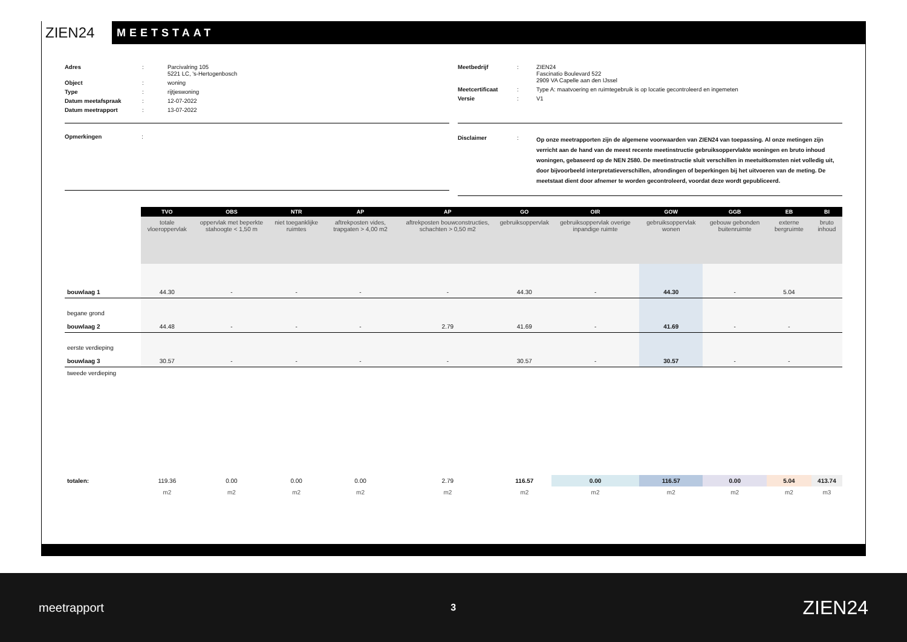ZIEN24
MEETSTAAT
| Adres | : | Parcivalring 105 5221 LC, 's-Hertogenbosch |
| Object | : | woning |
| Type | : | rijtjeswoning |
| Datum meetafspraak | : | 12-07-2022 |
| Datum meetrapport | : | 13-07-2022 |
| Meetbedrijf | : | ZIEN24 Fascinatio Boulevard 522 2909 VA Capelle aan den IJssel |
| Meetcertificaat | : | Type A: maatvoering en ruimtegebruik is op locatie gecontroleerd en ingemeten |
| Versie | : | V1 |
Opmerkingen :
| Disclaimer | : | Op onze meetrapporten zijn de algemene voorwaarden van ZIEN24 van toepassing. Al onze metingen zijn verricht aan de hand van de meest recente meetinstructie gebruiksoppervlakte woningen en bruto inhoud woningen, gebaseerd op de NEN 2580. De meetinstructie sluit verschillen in meetuitkomsten niet volledig uit, door bijvoorbeeld interpretatieverschillen, afrondingen of beperkingen bij het uitvoeren van de meting. De meetstaat dient door afnemer te worden gecontroleerd, voordat deze wordt gepubliceerd. |
| | TVO | OBS | NTR | AP | AP | GO | OIR | GOW | GGB | EB | BI |
| --- | --- | --- | --- | --- | --- | --- | --- | --- | --- | --- | --- |
| | totale vloeroppervlak | oppervlak met beperkte stahoogte < 1,50 m | niet toeganklijke ruimtes | aftrekposten vides, trapgaten > 4,00 m2 | aftrekposten bouwconstructies, schachten > 0,50 m2 | gebruiksoppervlak | gebruiksoppervlak overige inpandige ruimte | gebruiksoppervlak wonen | gebouw gebonden buitenruimte | externe bergruimte | bruto inhoud |
| bouwlaag 1 | 44.30 | - | - | - | - | 44.30 | - | 44.30 | - | 5.04 | |
| begane grond bouwlaag 2 | 44.48 | - | - | - | 2.79 | 41.69 | - | 41.69 | - | - | |
| eerste verdieping bouwlaag 3 | 30.57 | - | - | - | - | 30.57 | - | 30.57 | - | - | |
| tweede verdieping | | | | | | | | | | | |
| totalen: | 119.36 | 0.00 | 0.00 | 0.00 | 2.79 | 116.57 | 0.00 | 116.57 | 0.00 | 5.04 | 413.74 |
| | m2 | m2 | m2 | m2 | m2 | m2 | m2 | m2 | m2 | m2 | m3 |
meetrapport 3 ZIEN24